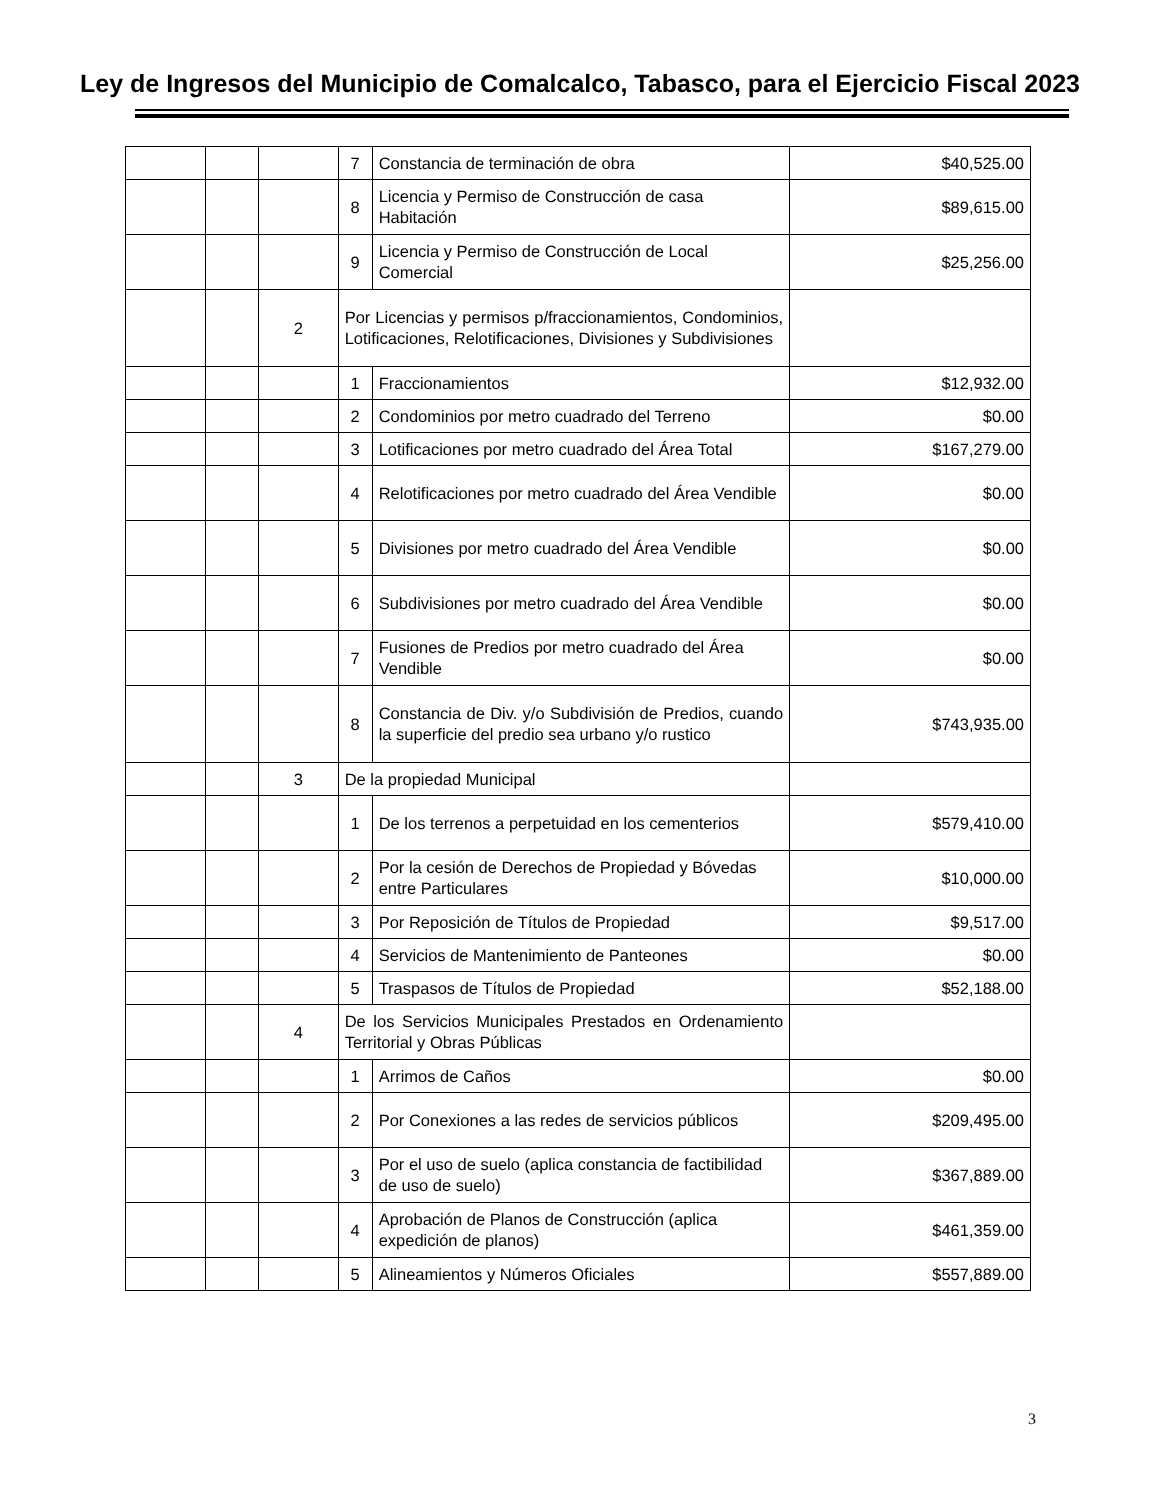Ley de Ingresos del Municipio de Comalcalco, Tabasco, para el Ejercicio Fiscal 2023
| | | | 7 | Constancia de terminación de obra | $40,525.00 |
| | | | 8 | Licencia y Permiso de Construcción de casa Habitación | $89,615.00 |
| | | | 9 | Licencia y Permiso de Construcción de Local Comercial | $25,256.00 |
| | | 2 | Por Licencias y permisos p/fraccionamientos, Condominios, Lotificaciones, Relotificaciones, Divisiones y Subdivisiones | | |
| | | | 1 | Fraccionamientos | $12,932.00 |
| | | | 2 | Condominios por metro cuadrado del Terreno | $0.00 |
| | | | 3 | Lotificaciones por metro cuadrado del Área Total | $167,279.00 |
| | | | 4 | Relotificaciones por metro cuadrado del Área Vendible | $0.00 |
| | | | 5 | Divisiones por metro cuadrado del Área Vendible | $0.00 |
| | | | 6 | Subdivisiones por metro cuadrado del Área Vendible | $0.00 |
| | | | 7 | Fusiones de Predios por metro cuadrado del Área Vendible | $0.00 |
| | | | 8 | Constancia de Div. y/o Subdivisión de Predios, cuando la superficie del predio sea urbano y/o rustico | $743,935.00 |
| | | 3 | De la propiedad Municipal | | |
| | | | 1 | De los terrenos a perpetuidad en los cementerios | $579,410.00 |
| | | | 2 | Por la cesión de Derechos de Propiedad y Bóvedas entre Particulares | $10,000.00 |
| | | | 3 | Por Reposición de Títulos de Propiedad | $9,517.00 |
| | | | 4 | Servicios de Mantenimiento de Panteones | $0.00 |
| | | | 5 | Traspasos de Títulos de Propiedad | $52,188.00 |
| | | 4 | De los Servicios Municipales Prestados en Ordenamiento Territorial y Obras Públicas | | |
| | | | 1 | Arrimos de Caños | $0.00 |
| | | | 2 | Por Conexiones a las redes de servicios públicos | $209,495.00 |
| | | | 3 | Por el uso de suelo (aplica constancia de factibilidad de uso de suelo) | $367,889.00 |
| | | | 4 | Aprobación de Planos de Construcción (aplica expedición de planos) | $461,359.00 |
| | | | 5 | Alineamientos y Números Oficiales | $557,889.00 |
3